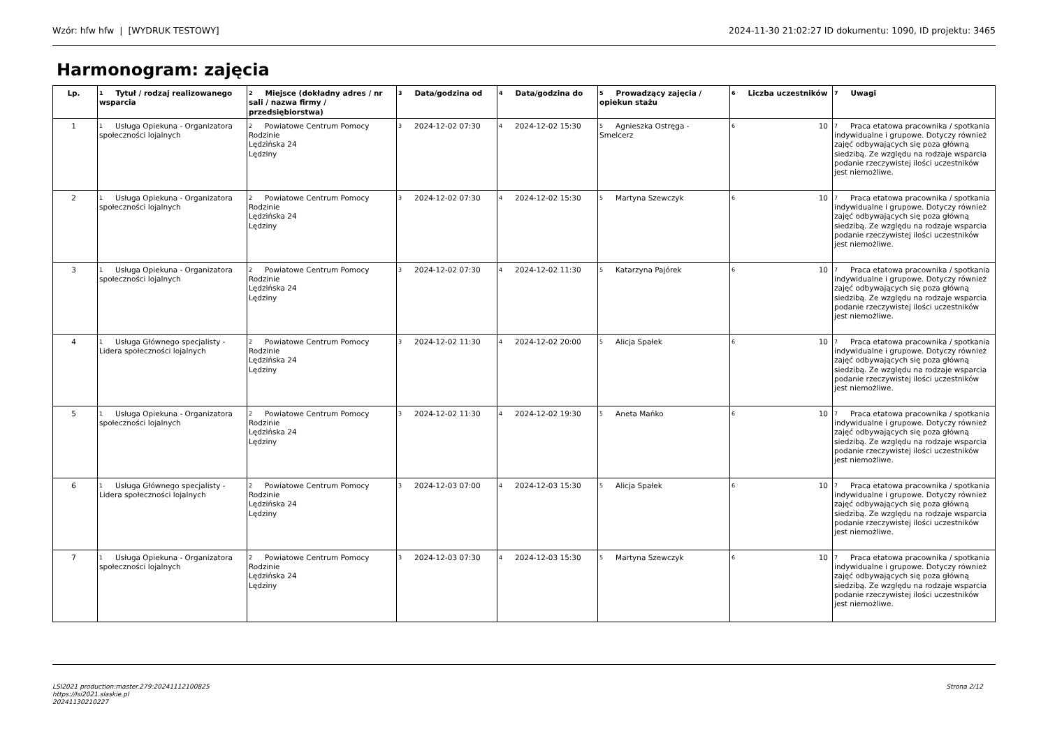Wzór: hfw hfw | [WYDRUK TESTOWY] 2024-11-30 21:02:27 ID dokumentu: 1090, ID projektu: 3465
Harmonogram: zajęcia
| Lp. | <sup>1</sup> Tytuł / rodzaj realizowanego wsparcia | <sup>2</sup> Miejsce (dokładny adres / nr sali / nazwa firmy / przedsiębiorstwa) | <sup>3</sup> Data/godzina od | <sup>4</sup> Data/godzina do | <sup>5</sup> Prowadzący zajęcia / opiekun stażu | <sup>6</sup> Liczba uczestników | <sup>7</sup> Uwagi |
| --- | --- | --- | --- | --- | --- | --- | --- |
| 1 | <sup>1</sup> Usługa Opiekuna - Organizatora społeczności lojalnych | <sup>2</sup> Powiatowe Centrum Pomocy Rodzinie Lędzińska 24 Lędziny | <sup>3</sup> 2024-12-02 07:30 | <sup>4</sup> 2024-12-02 15:30 | <sup>5</sup> Agnieszka Ostręga - Smelcerz | <sup>6</sup> 10 | <sup>7</sup> Praca etatowa pracownika / spotkania indywidualne i grupowe. Dotyczy również zajęć odbywających się poza główną siedzibą. Ze względu na rodzaje wsparcia podanie rzeczywistej ilości uczestników jest niemożliwe. |
| 2 | <sup>1</sup> Usługa Opiekuna - Organizatora społeczności lojalnych | <sup>2</sup> Powiatowe Centrum Pomocy Rodzinie Lędzińska 24 Lędziny | <sup>3</sup> 2024-12-02 07:30 | <sup>4</sup> 2024-12-02 15:30 | <sup>5</sup> Martyna Szewczyk | <sup>6</sup> 10 | <sup>7</sup> Praca etatowa pracownika / spotkania indywidualne i grupowe. Dotyczy również zajęć odbywających się poza główną siedzibą. Ze względu na rodzaje wsparcia podanie rzeczywistej ilości uczestników jest niemożliwe. |
| 3 | <sup>1</sup> Usługa Opiekuna - Organizatora społeczności lojalnych | <sup>2</sup> Powiatowe Centrum Pomocy Rodzinie Lędzińska 24 Lędziny | <sup>3</sup> 2024-12-02 07:30 | <sup>4</sup> 2024-12-02 11:30 | <sup>5</sup> Katarzyna Pajórek | <sup>6</sup> 10 | <sup>7</sup> Praca etatowa pracownika / spotkania indywidualne i grupowe. Dotyczy również zajęć odbywających się poza główną siedzibą. Ze względu na rodzaje wsparcia podanie rzeczywistej ilości uczestników jest niemożliwe. |
| 4 | <sup>1</sup> Usługa Głównego specjalisty - Lidera społeczności lojalnych | <sup>2</sup> Powiatowe Centrum Pomocy Rodzinie Lędzińska 24 Lędziny | <sup>3</sup> 2024-12-02 11:30 | <sup>4</sup> 2024-12-02 20:00 | <sup>5</sup> Alicja Spałek | <sup>6</sup> 10 | <sup>7</sup> Praca etatowa pracownika / spotkania indywidualne i grupowe. Dotyczy również zajęć odbywających się poza główną siedzibą. Ze względu na rodzaje wsparcia podanie rzeczywistej ilości uczestników jest niemożliwe. |
| 5 | <sup>1</sup> Usługa Opiekuna - Organizatora społeczności lojalnych | <sup>2</sup> Powiatowe Centrum Pomocy Rodzinie Lędzińska 24 Lędziny | <sup>3</sup> 2024-12-02 11:30 | <sup>4</sup> 2024-12-02 19:30 | <sup>5</sup> Aneta Mańko | <sup>6</sup> 10 | <sup>7</sup> Praca etatowa pracownika / spotkania indywidualne i grupowe. Dotyczy również zajęć odbywających się poza główną siedzibą. Ze względu na rodzaje wsparcia podanie rzeczywistej ilości uczestników jest niemożliwe. |
| 6 | <sup>1</sup> Usługa Głównego specjalisty - Lidera społeczności lojalnych | <sup>2</sup> Powiatowe Centrum Pomocy Rodzinie Lędzińska 24 Lędziny | <sup>3</sup> 2024-12-03 07:00 | <sup>4</sup> 2024-12-03 15:30 | <sup>5</sup> Alicja Spałek | <sup>6</sup> 10 | <sup>7</sup> Praca etatowa pracownika / spotkania indywidualne i grupowe. Dotyczy również zajęć odbywających się poza główną siedzibą. Ze względu na rodzaje wsparcia podanie rzeczywistej ilości uczestników jest niemożliwe. |
| 7 | <sup>1</sup> Usługa Opiekuna - Organizatora społeczności lojalnych | <sup>2</sup> Powiatowe Centrum Pomocy Rodzinie Lędzińska 24 Lędziny | <sup>3</sup> 2024-12-03 07:30 | <sup>4</sup> 2024-12-03 15:30 | <sup>5</sup> Martyna Szewczyk | <sup>6</sup> 10 | <sup>7</sup> Praca etatowa pracownika / spotkania indywidualne i grupowe. Dotyczy również zajęć odbywających się poza główną siedzibą. Ze względu na rodzaje wsparcia podanie rzeczywistej ilości uczestników jest niemożliwe. |
LSI2021 production:master.279:20241112100825
https://lsi2021.slaskie.pl
20241130210227
Strona 2/12